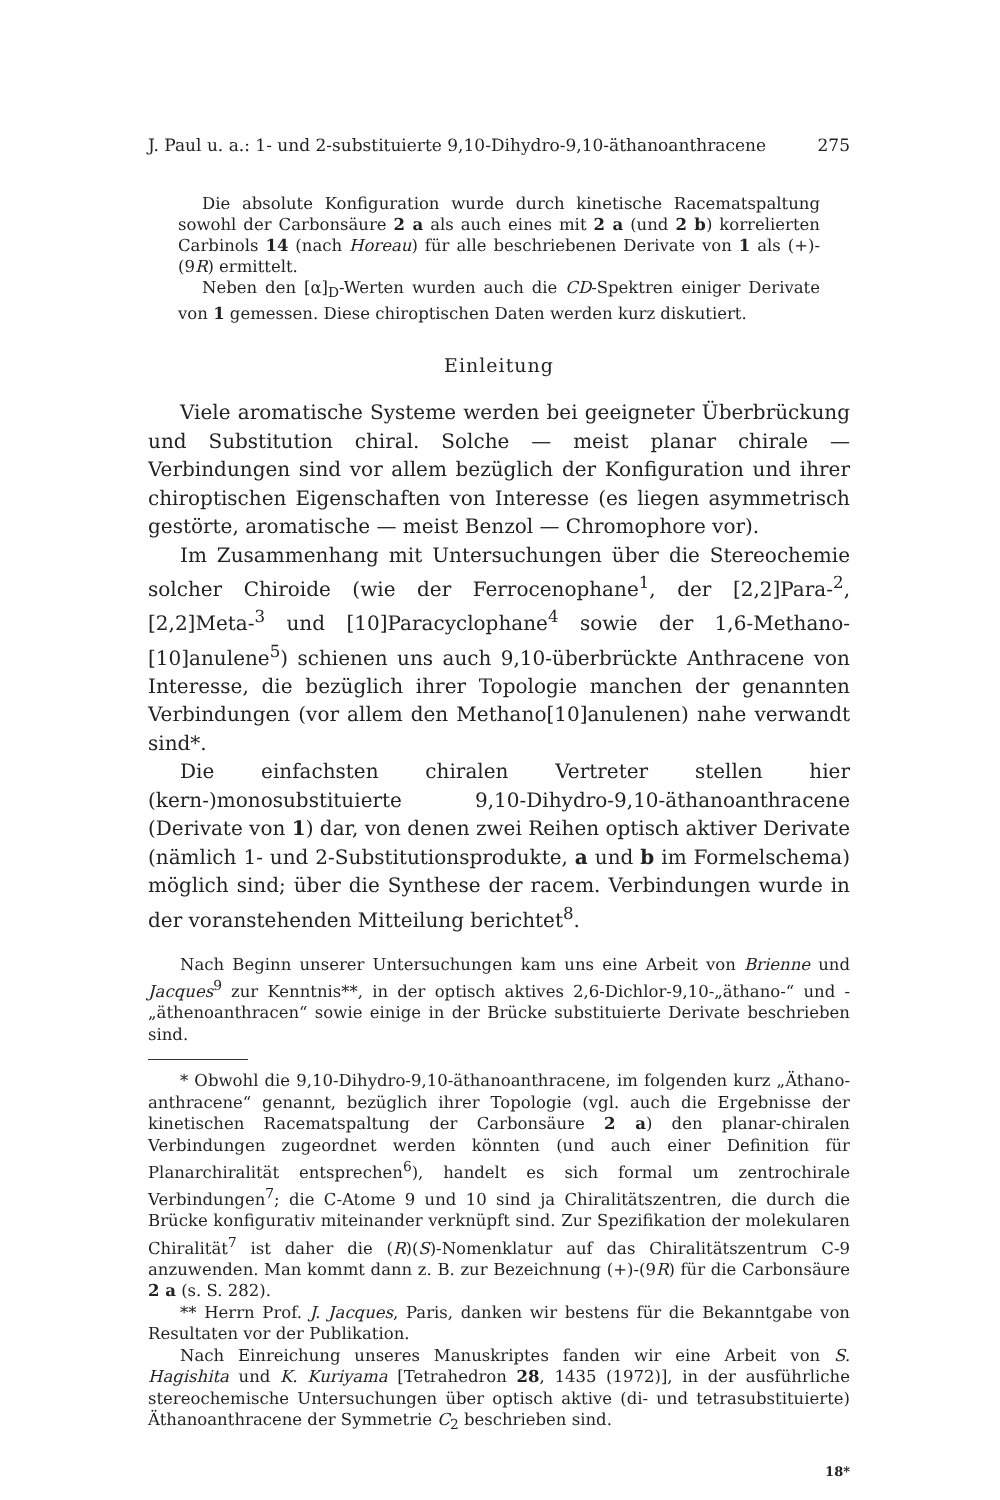J. Paul u. a.: 1- und 2-substituierte 9,10-Dihydro-9,10-äthanoanthracene 275
Die absolute Konfiguration wurde durch kinetische Racematspaltung sowohl der Carbonsäure 2 a als auch eines mit 2 a (und 2 b) korrelierten Carbinols 14 (nach Horeau) für alle beschriebenen Derivate von 1 als (+)-(9R) ermittelt.
Neben den [α]<sub>D</sub>-Werten wurden auch die CD-Spektren einiger Derivate von 1 gemessen. Diese chiroptischen Daten werden kurz diskutiert.
Einleitung
Viele aromatische Systeme werden bei geeigneter Überbrückung und Substitution chiral. Solche — meist planar chirale — Verbindungen sind vor allem bezüglich der Konfiguration und ihrer chiroptischen Eigenschaften von Interesse (es liegen asymmetrisch gestörte, aromatische — meist Benzol — Chromophore vor).
Im Zusammenhang mit Untersuchungen über die Stereochemie solcher Chiroide (wie der Ferrocenophane<sup>1</sup>, der [2,2]Para-<sup>2</sup>, [2,2]Meta-<sup>3</sup> und [10]Paracyclophane<sup>4</sup> sowie der 1,6-Methano-[10]anulene<sup>5</sup>) schienen uns auch 9,10-überbrückte Anthracene von Interesse, die bezüglich ihrer Topologie manchen der genannten Verbindungen (vor allem den Methano[10]anulenen) nahe verwandt sind*.
Die einfachsten chiralen Vertreter stellen hier (kern-)monosubstituierte 9,10-Dihydro-9,10-äthanoanthracene (Derivate von 1) dar, von denen zwei Reihen optisch aktiver Derivate (nämlich 1- und 2-Substitutionsprodukte, a und b im Formelschema) möglich sind; über die Synthese der racem. Verbindungen wurde in der voranstehenden Mitteilung berichtet<sup>8</sup>.
Nach Beginn unserer Untersuchungen kam uns eine Arbeit von Brienne und Jacques<sup>9</sup> zur Kenntnis**, in der optisch aktives 2,6-Dichlor-9,10-„äthano-“ und -„äthenoanthracen“ sowie einige in der Brücke substituierte Derivate beschrieben sind.
* Obwohl die 9,10-Dihydro-9,10-äthanoanthracene, im folgenden kurz „Äthano-anthracene“ genannt, bezüglich ihrer Topologie (vgl. auch die Ergebnisse der kinetischen Racematspaltung der Carbonsäure 2 a) den planar-chiralen Verbindungen zugeordnet werden könnten (und auch einer Definition für Planarchiralität entsprechen<sup>6</sup>), handelt es sich formal um zentrochirale Verbindungen<sup>7</sup>; die C-Atome 9 und 10 sind ja Chiralitätszentren, die durch die Brücke konfigurativ miteinander verknüpft sind. Zur Spezifikation der molekularen Chiralität<sup>7</sup> ist daher die (R)(S)-Nomenklatur auf das Chiralitätszentrum C-9 anzuwenden. Man kommt dann z. B. zur Bezeichnung (+)-(9R) für die Carbonsäure 2 a (s. S. 282).
** Herrn Prof. J. Jacques, Paris, danken wir bestens für die Bekanntgabe von Resultaten vor der Publikation.
Nach Einreichung unseres Manuskriptes fanden wir eine Arbeit von S. Hagishita und K. Kuriyama [Tetrahedron 28, 1435 (1972)], in der ausführliche stereochemische Untersuchungen über optisch aktive (di- und tetrasubstituierte) Äthanoanthracene der Symmetrie C<sub>2</sub> beschrieben sind.
18*